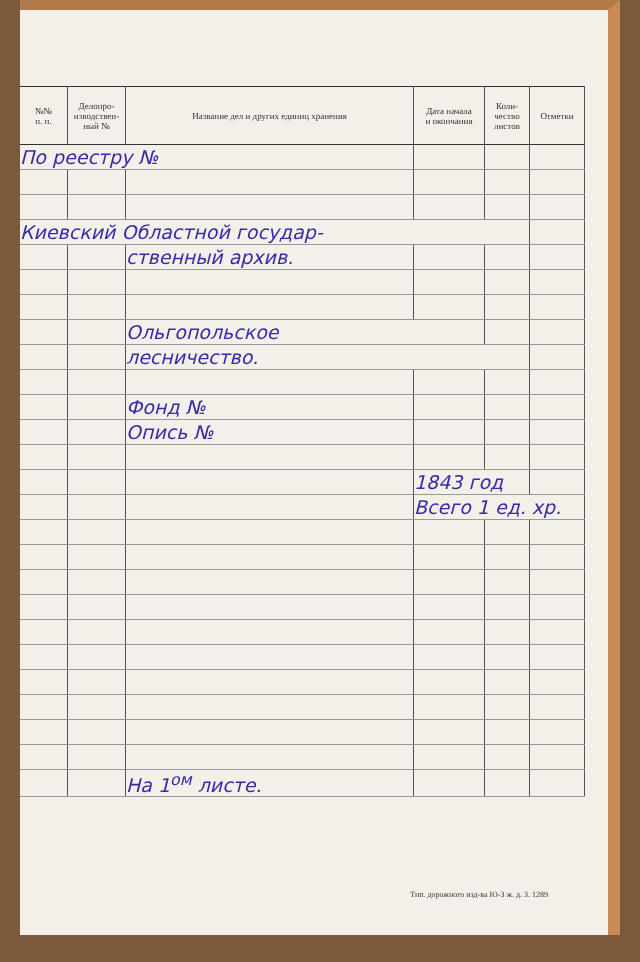| №№ п. п. | Делопро- изводствен- ный № | Название дел и других единиц хранения | Дата начала и окончания | Коли- чество листов | Отметки |
| --- | --- | --- | --- | --- | --- |
| По реестру № | | | | | |
| Киевский Областной государ- | | | | | |
| | | ственный архив. | | | |
| | | Ольгопольское | | | |
| | | лесничество. | | | |
| | | Фонд № | | | |
| | | Опись № | | | |
| | | | 1843 год | | |
| | | | Всего 1 ед. хр. | | |
| | | На 1<sup>ом</sup> листе. | | | |
Тип. дорожного изд-ва Ю-З ж. д. З. 1289